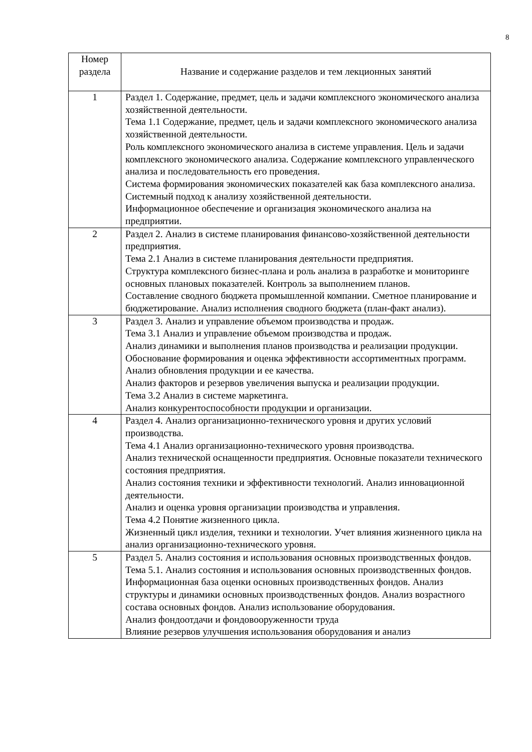8
| Номер раздела | Название и содержание разделов и тем лекционных занятий |
| --- | --- |
| 1 | Раздел 1. Содержание, предмет, цель и задачи комплексного экономического анализа хозяйственной деятельности. Тема 1.1 Содержание, предмет, цель и задачи комплексного экономического анализа хозяйственной деятельности. Роль комплексного экономического анализа в системе управления. Цель и задачи комплексного экономического анализа. Содержание комплексного управленческого анализа и последовательность его проведения. Система формирования экономических показателей как база комплексного анализа. Системный подход к анализу хозяйственной деятельности. Информационное обеспечение и организация экономического анализа на предприятии. |
| 2 | Раздел 2. Анализ в системе планирования финансово-хозяйственной деятельности предприятия. Тема 2.1 Анализ в системе планирования деятельности предприятия. Структура комплексного бизнес-плана и роль анализа в разработке и мониторинге основных плановых показателей. Контроль за выполнением планов. Составление сводного бюджета промышленной компании. Сметное планирование и бюджетирование. Анализ исполнения сводного бюджета (план-факт анализ). |
| 3 | Раздел 3. Анализ и управление объемом производства и продаж. Тема 3.1 Анализ и управление объемом производства и продаж. Анализ динамики и выполнения планов производства и реализации продукции. Обоснование формирования и оценка эффективности ассортиментных программ. Анализ обновления продукции и ее качества. Анализ факторов и резервов увеличения выпуска и реализации продукции. Тема 3.2 Анализ в системе маркетинга. Анализ конкурентоспособности продукции и организации. |
| 4 | Раздел 4. Анализ организационно-технического уровня и других условий производства. Тема 4.1 Анализ организационно-технического уровня производства. Анализ технической оснащенности предприятия. Основные показатели технического состояния предприятия. Анализ состояния техники и эффективности технологий. Анализ инновационной деятельности. Анализ и оценка уровня организации производства и управления. Тема 4.2 Понятие жизненного цикла. Жизненный цикл изделия, техники и технологии. Учет влияния жизненного цикла на анализ организационно-технического уровня. |
| 5 | Раздел 5. Анализ состояния и использования основных производственных фондов. Тема 5.1. Анализ состояния и использования основных производственных фондов. Информационная база оценки основных производственных фондов. Анализ структуры и динамики основных производственных фондов. Анализ возрастного состава основных фондов. Анализ использование оборудования. Анализ фондоотдачи и фондовооруженности труда Влияние резервов улучшения использования оборудования и анализ |